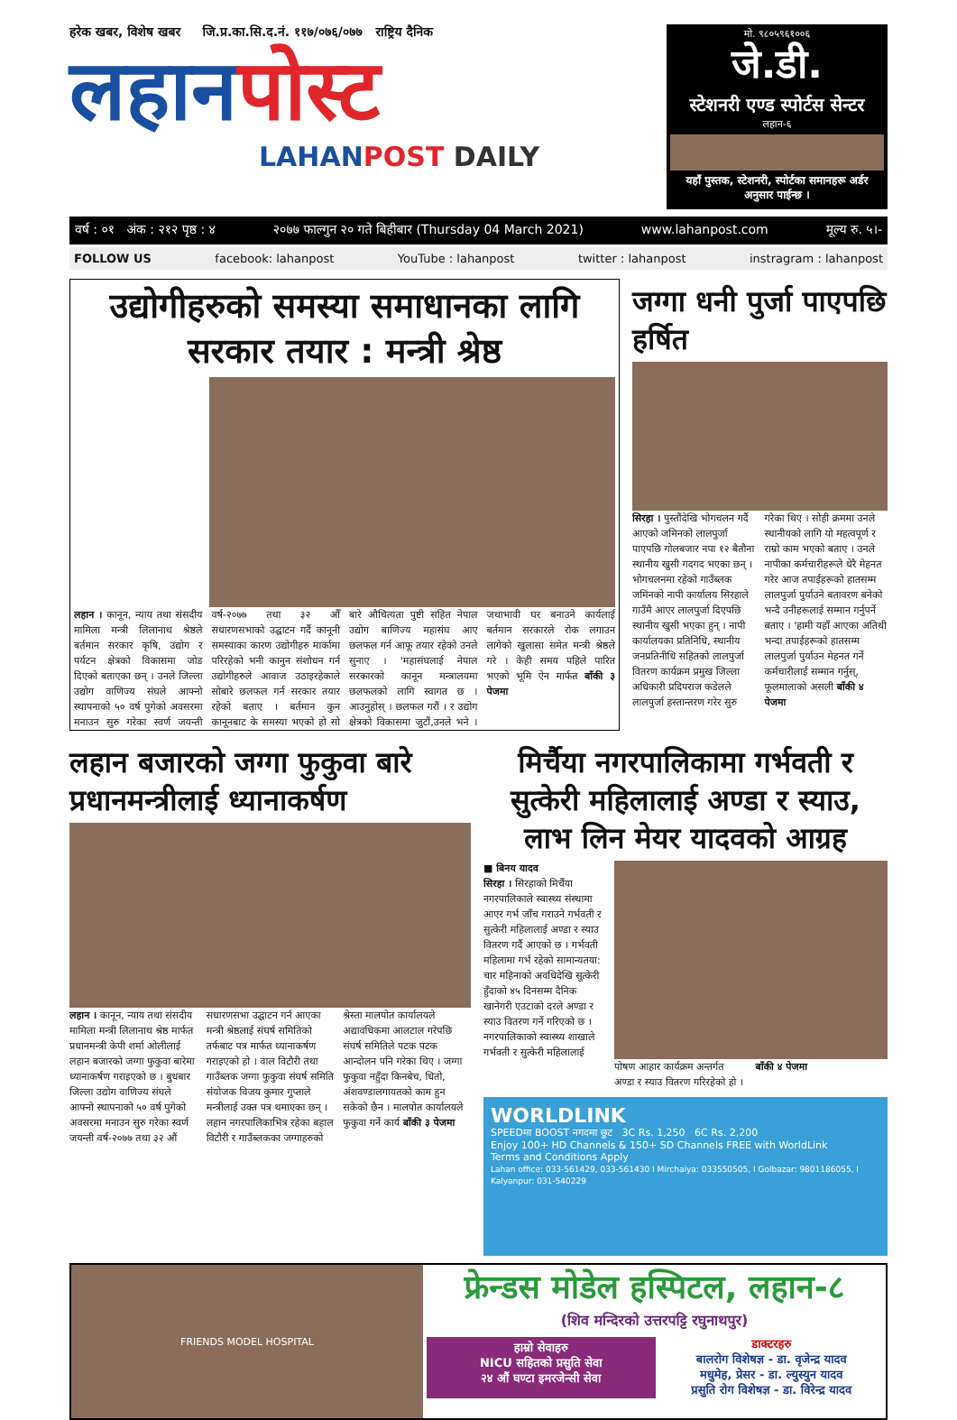हरेक खबर, विशेष खबर जि.प्र.का.सि.द.नं. ११७/०७६/०७७ राष्ट्रिय दैनिक
लहान पोस्ट
LAHANPOST DAILY
मो. ९८०५९६१००६
जे.डी.
स्टेशनरी एण्ड स्पोर्टस सेन्टर
लहान-६
यहाँ पुस्तक, स्टेशनरी, स्पोर्टका समानहरू अर्डर अनुसार पाईन्छ ।
वर्ष : ०१ अंक : २१२ पृष्ठ : ४ २०७७ फाल्गुन २० गते बिहीबार (Thursday 04 March 2021) www.lahanpost.com मूल्य रु. ५।-
FOLLOW US facebook: lahanpost YouTube : lahanpost twitter : lahanpost instragram : lahanpost
उद्योगीहरुको समस्या समाधानका लागि सरकार तयार : मन्त्री श्रेष्ठ
लहान । कानून, न्याय तथा संसदीय मामिला मन्त्री लिलानाथ श्रेष्ठले बर्तमान सरकार कृषि, उद्योग र पर्यटन क्षेत्रको विकासमा जोड दिएको बताएका छन् । उनले जिल्ला उद्योग वाणिज्य संघले आफ्नो स्थापनाको ५० वर्ष पुगेको अवसरमा मनाउन सुरु गरेका स्वर्ण जयन्ती वर्ष-२०७७ तथा ३२ औँ सधारणसभाको उद्घाटन गर्दै कानूनी समस्याका कारण उद्योगीहरु मार्कामा परिरहेको भनी कानुन संशोधन गर्न उद्योगीहरुले आवाज उठाइरहेकाले सोबारे छलफल गर्न सरकार तयार रहेको बताए । बर्तमान कुन कानूनबाट के समस्या भएको हो सो बारे औचित्यता पुष्टी सहित नेपाल उद्योग बाणिज्य महासंघ आए छलफल गर्न आफू तयार रहेको उनले सुनाए । 'महासंघलाई नेपाल सरकारको कानून मन्त्रालयमा छलफलको लागि स्वागत छ । आउनुहोस् । छलफल गरौं । र उद्योग क्षेत्रको विकासमा जुटौं,उनले भने । जथाभावी घर बनाउने कार्यलाई बर्तमान सरकारले रोक लगाउन लागेको खुलासा समेत मन्त्री श्रेष्ठले गरे । केही समय पहिले पारित भएको भूमि ऐन मार्फत बाँकी ३ पेजमा
जग्गा धनी पुर्जा पाएपछि हर्षित
सिरहा । पुस्तौंदेखि भोगचलन गर्दै आएको जमिनको लालपुर्जा पाएपछि गोलबजार नपा १२ बैतौना स्थानीय खुसी गदगद भएका छन् । भोगचलनमा रहेको गाउँब्लक जमिनको नापी कार्यालय सिरहाले गाउँमै आएर लालपुर्जा दिएपछि स्थानीय खुसी भएका हुन् । नापी कार्यालयका प्रतिनिधि, स्थानीय जनप्रतिनीधि सहितको लालपुर्जा वितरण कार्यक्रम प्रमुख जिल्ला अधिकारी प्रदिपराज कडेलले लालपुर्जा हस्तान्तरण गरेर सुरु गरेका थिए । सोही क्रममा उनले स्थानीयको लागि यो महत्वपूर्ण र राम्रो काम भएको बताए । उनले नापीका कर्मचारीहरूले धेरै मेहनत गरेर आज तपाईहरूको हातसम्म लालपुर्जा पुर्याउने बतावरण बनेको भन्दै उनीहरूलाई सम्मान गर्नुपर्ने बताए । 'हामी यहाँ आएका अतिथी भन्दा तपाईहरूको हातसम्म लालपुर्जा पुर्याउन मेहनत गर्ने कर्मचारीलाई सम्मान गर्नुस्, फूलमालाको असली बाँकी ४ पेजमा
लहान बजारको जग्गा फुकुवा बारे प्रधानमन्त्रीलाई ध्यानाकर्षण
लहान । कानून, न्याय तथा संसदीय मामिला मन्त्री लिलानाथ श्रेष्ठ मार्फत प्रधानमन्त्री केपी शर्मा ओलीलाई लहान बजारको जग्गा फुकुवा बारेमा ध्यानाकर्षण गराइएको छ । बुधबार जिल्ला उद्योग वाणिज्य संघले आफ्नो स्थापनाको ५० वर्ष पुगेको अवसरमा मनाउन सुरु गरेका स्वर्ण जयन्ती वर्ष-२०७७ तथा ३२ औं सधारणसभा उद्घाटन गर्न आएका मन्त्री श्रेष्ठलाई संघर्ष समितिको तर्फबाट पत्र मार्फत ध्यानाकर्षण गराइएको हो । वाल विटौरी तथा गाउँब्लक जग्गा फुकुवा संघर्ष समिति संयोजक विजय कुमार गुप्ताले मन्त्रीलाई उक्त पत्र थमाएका छन् । लहान नगरपालिकाभित्र रहेका बहाल विटौरी र गाउँब्लकका जग्गाहरुको श्रेस्ता मालपोत कार्यालयले अद्यावधिकमा आलटाल गरेपछि संघर्ष समितिले पटक पटक आन्दोलन पनि गरेका थिए । जग्गा फुकुवा नहुँदा किनबेच, धितो, अंशवण्डालगायतको काम हुन सकेको छैन । मालपोत कार्यालयले फुकुवा गर्ने कार्य बाँकी ३ पेजमा
मिर्चैया नगरपालिकामा गर्भवती र सुत्केरी महिलालाई अण्डा र स्याउ, लाभ लिन मेयर यादवको आग्रह
■ बिनय यादव
सिरहा । सिरहाको मिर्चैया नगरपालिकाले स्वास्थ्य संस्थामा आएर गर्भ जाँच गराउने गर्भवती र सुत्केरी महिलालाई अण्डा र स्याउ वितरण गर्दै आएको छ । गर्भवती महिलामा गर्भ रहेको सामान्यतया: चार महिनाको अवधिदेखि सुत्केरी हुँदाको ४५ दिनसम्म दैनिक खानेगरी एउटाको दरले अण्डा र स्याउ वितरण गर्ने गरिएको छ । नगरपालिकाको स्वास्थ्य शाखाले गर्भवती र सुत्केरी महिलालाई
पोषण आहार कार्यक्रम अन्तर्गत अण्डा र स्याउ वितरण गरिरहेको हो । बाँकी ४ पेजमा
WORLDLINK
SPEEDमा BOOST नगदमा छुट 3C Rs. 1,250 6C Rs. 2,200
Enjoy 100+ HD Channels & 150+ SD Channels FREE with WorldLink
Terms and Conditions Apply
Lahan office: 033-561429, 033-561430 I Mirchaiya: 033550505, I Golbazar: 9801186055, I Kalyanpur: 031-540229
FRIENDS MODEL HOSPITAL
फ्रेन्डस मोडेल हस्पिटल, लहान-८
(शिव मन्दिरको उत्तरपट्टि रघुनाथपुर)
हाम्रो सेवाहरु
NICU सहितको प्रसुति सेवा
२४ औं घण्टा इमरजेन्सी सेवा
डाक्टरहरु
बालरोग विशेषज्ञ - डा. वृजेन्द्र यादव
मधुमेह, प्रेसर - डा. ल्युस्युन यादव
प्रसुति रोग विशेषज्ञ - डा. विरेन्द्र यादव